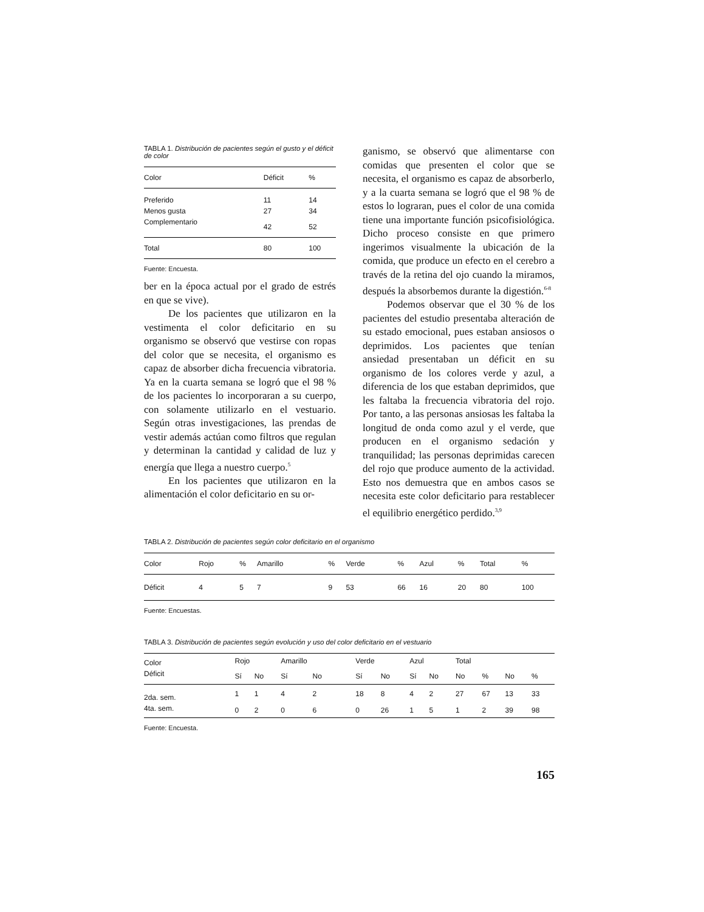TABLA 1. Distribución de pacientes según el gusto y el déficit de color
| Color | Déficit | % |
| --- | --- | --- |
| Preferido | 11 | 14 |
| Menos gusta | 27 | 34 |
| Complementario | 42 | 52 |
| Total | 80 | 100 |
Fuente: Encuesta.
ber en la época actual por el grado de estrés en que se vive).
De los pacientes que utilizaron en la vestimenta el color deficitario en su organismo se observó que vestirse con ropas del color que se necesita, el organismo es capaz de absorber dicha frecuencia vibratoria. Ya en la cuarta semana se logró que el 98 % de los pacientes lo incorporaran a su cuerpo, con solamente utilizarlo en el vestuario. Según otras investigaciones, las prendas de vestir además actúan como filtros que regulan y determinan la cantidad y calidad de luz y energía que llega a nuestro cuerpo.<sup>5</sup>
En los pacientes que utilizaron en la alimentación el color deficitario en su or-
ganismo, se observó que alimentarse con comidas que presenten el color que se necesita, el organismo es capaz de absorberlo, y a la cuarta semana se logró que el 98 % de estos lo lograran, pues el color de una comida tiene una importante función psicofisiológica. Dicho proceso consiste en que primero ingerimos visualmente la ubicación de la comida, que produce un efecto en el cerebro a través de la retina del ojo cuando la miramos, después la absorbemos durante la digestión.<sup>6-8</sup>
Podemos observar que el 30 % de los pacientes del estudio presentaba alteración de su estado emocional, pues estaban ansiosos o deprimidos. Los pacientes que tenían ansiedad presentaban un déficit en su organismo de los colores verde y azul, a diferencia de los que estaban deprimidos, que les faltaba la frecuencia vibratoria del rojo. Por tanto, a las personas ansiosas les faltaba la longitud de onda como azul y el verde, que producen en el organismo sedación y tranquilidad; las personas deprimidas carecen del rojo que produce aumento de la actividad. Esto nos demuestra que en ambos casos se necesita este color deficitario para restablecer el equilibrio energético perdido.<sup>3,9</sup>
TABLA 2. Distribución de pacientes según color deficitario en el organismo
| Color | Rojo | % | Amarillo | % | Verde | % | Azul | % | Total | % |
| --- | --- | --- | --- | --- | --- | --- | --- | --- | --- | --- |
| Déficit | 4 | 5 | 7 | 9 | 53 | 66 | 16 | 20 | 80 | 100 |
Fuente: Encuestas.
TABLA 3. Distribución de pacientes según evolución y uso del color deficitario en el vestuario
| Color | Rojo | | Amarillo | | Verde | | Azul | | Total | | | |
| --- | --- | --- | --- | --- | --- | --- | --- | --- | --- | --- | --- | --- |
| Déficit | Sí | No | Sí | No | Sí | No | Sí | No | No | % | No | % |
| 2da. sem. | 1 | 1 | 4 | 2 | 18 | 8 | 4 | 2 | 27 | 67 | 13 | 33 |
| 4ta. sem. | 0 | 2 | 0 | 6 | 0 | 26 | 1 | 5 | 1 | 2 | 39 | 98 |
Fuente: Encuesta.
165